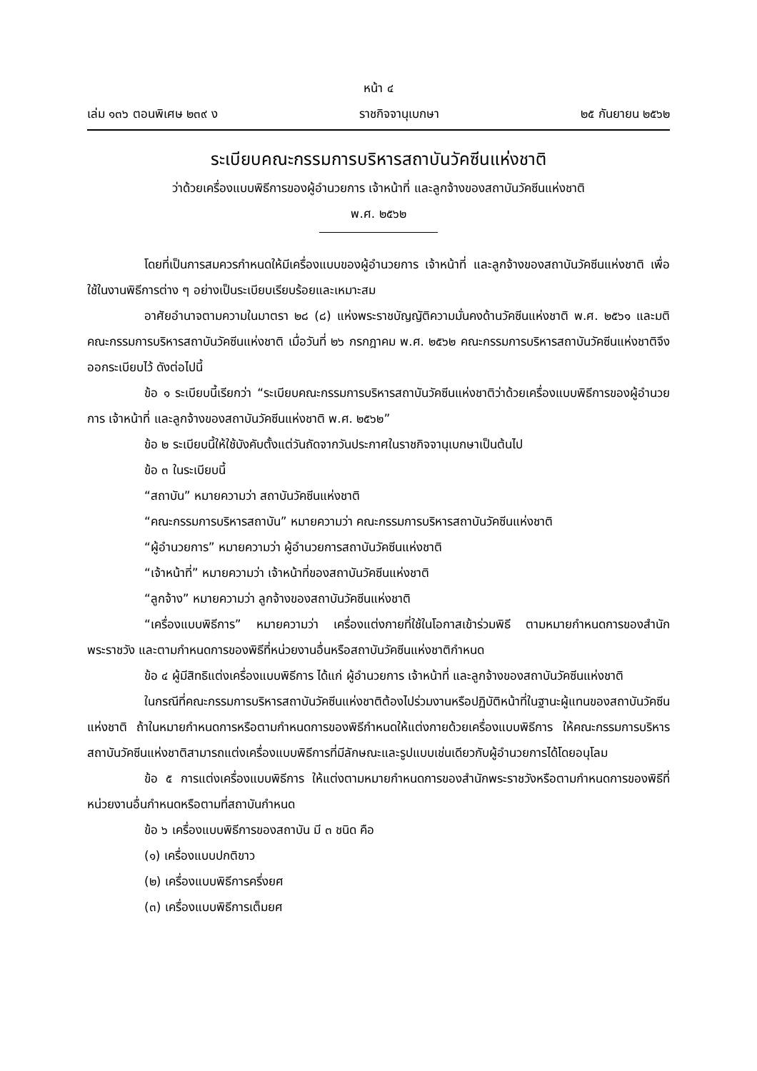หน้า ๔
เล่ม ๑๓๖ ตอนพิเศษ ๒๓๙ ง ราชกิจจานุเบกษา ๒๕ กันยายน ๒๕๖๒
ระเบียบคณะกรรมการบริหารสถาบันวัคซีนแห่งชาติ
ว่าด้วยเครื่องแบบพิธีการของผู้อำนวยการ เจ้าหน้าที่ และลูกจ้างของสถาบันวัคซีนแห่งชาติ
พ.ศ. ๒๕๖๒
โดยที่เป็นการสมควรกำหนดให้มีเครื่องแบบของผู้อำนวยการ เจ้าหน้าที่ และลูกจ้างของสถาบันวัคซีนแห่งชาติ เพื่อใช้ในงานพิธีการต่าง ๆ อย่างเป็นระเบียบเรียบร้อยและเหมาะสม
อาศัยอำนาจตามความในมาตรา ๒๘ (๘) แห่งพระราชบัญญัติความมั่นคงด้านวัคซีนแห่งชาติ พ.ศ. ๒๕๖๑ และมติคณะกรรมการบริหารสถาบันวัคซีนแห่งชาติ เมื่อวันที่ ๒๖ กรกฎาคม พ.ศ. ๒๕๖๒ คณะกรรมการบริหารสถาบันวัคซีนแห่งชาติจึงออกระเบียบไว้ ดังต่อไปนี้
ข้อ ๑ ระเบียบนี้เรียกว่า “ระเบียบคณะกรรมการบริหารสถาบันวัคซีนแห่งชาติว่าด้วยเครื่องแบบพิธีการของผู้อำนวยการ เจ้าหน้าที่ และลูกจ้างของสถาบันวัคซีนแห่งชาติ พ.ศ. ๒๕๖๒”
ข้อ ๒ ระเบียบนี้ให้ใช้บังคับตั้งแต่วันถัดจากวันประกาศในราชกิจจานุเบกษาเป็นต้นไป
ข้อ ๓ ในระเบียบนี้
“สถาบัน” หมายความว่า สถาบันวัคซีนแห่งชาติ
“คณะกรรมการบริหารสถาบัน” หมายความว่า คณะกรรมการบริหารสถาบันวัคซีนแห่งชาติ
“ผู้อำนวยการ” หมายความว่า ผู้อำนวยการสถาบันวัคซีนแห่งชาติ
“เจ้าหน้าที่” หมายความว่า เจ้าหน้าที่ของสถาบันวัคซีนแห่งชาติ
“ลูกจ้าง” หมายความว่า ลูกจ้างของสถาบันวัคซีนแห่งชาติ
“เครื่องแบบพิธีการ” หมายความว่า เครื่องแต่งกายที่ใช้ในโอกาสเข้าร่วมพิธี ตามหมายกำหนดการของสำนักพระราชวัง และตามกำหนดการของพิธีที่หน่วยงานอื่นหรือสถาบันวัคซีนแห่งชาติกำหนด
ข้อ ๔ ผู้มีสิทธิแต่งเครื่องแบบพิธีการ ได้แก่ ผู้อำนวยการ เจ้าหน้าที่ และลูกจ้างของสถาบันวัคซีนแห่งชาติ
ในกรณีที่คณะกรรมการบริหารสถาบันวัคซีนแห่งชาติต้องไปร่วมงานหรือปฏิบัติหน้าที่ในฐานะผู้แทนของสถาบันวัคซีนแห่งชาติ ถ้าในหมายกำหนดการหรือตามกำหนดการของพิธีกำหนดให้แต่งกายด้วยเครื่องแบบพิธีการ ให้คณะกรรมการบริหารสถาบันวัคซีนแห่งชาติสามารถแต่งเครื่องแบบพิธีการที่มีลักษณะและรูปแบบเช่นเดียวกับผู้อำนวยการได้โดยอนุโลม
ข้อ ๕ การแต่งเครื่องแบบพิธีการ ให้แต่งตามหมายกำหนดการของสำนักพระราชวังหรือตามกำหนดการของพิธีที่หน่วยงานอื่นกำหนดหรือตามที่สถาบันกำหนด
ข้อ ๖ เครื่องแบบพิธีการของสถาบัน มี ๓ ชนิด คือ
(๑) เครื่องแบบปกติขาว
(๒) เครื่องแบบพิธีการครึ่งยศ
(๓) เครื่องแบบพิธีการเต็มยศ